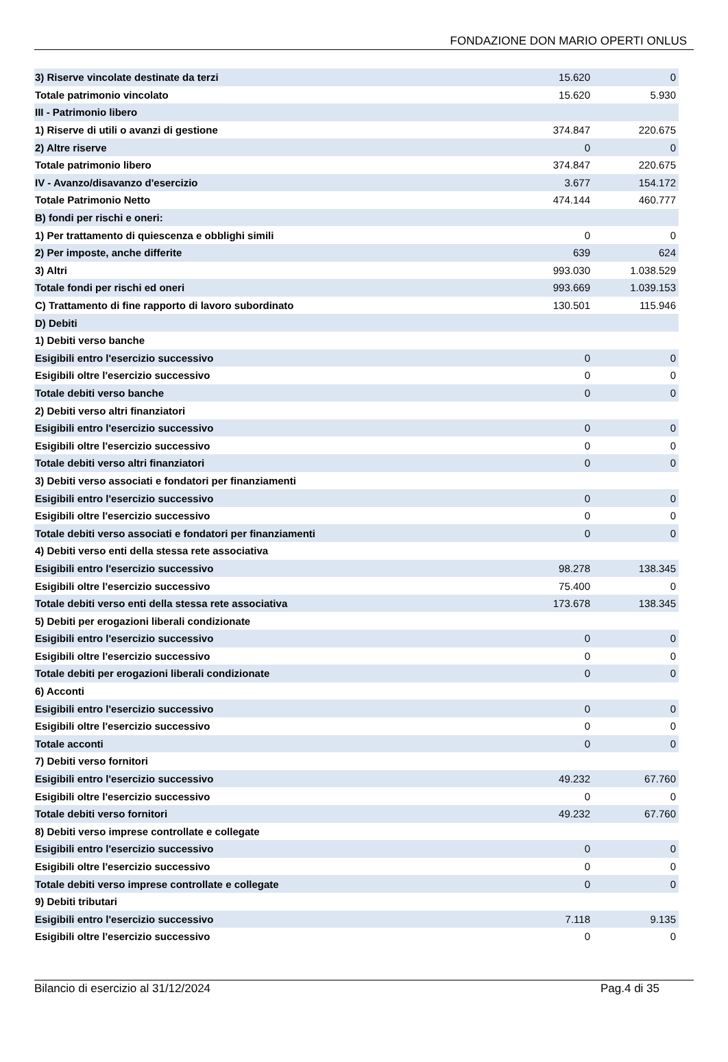FONDAZIONE DON MARIO OPERTI ONLUS
| 3) Riserve vincolate destinate da terzi | 15.620 | 0 |
| Totale patrimonio vincolato | 15.620 | 5.930 |
| III - Patrimonio libero | | |
| 1) Riserve di utili o avanzi di gestione | 374.847 | 220.675 |
| 2) Altre riserve | 0 | 0 |
| Totale patrimonio libero | 374.847 | 220.675 |
| IV - Avanzo/disavanzo d'esercizio | 3.677 | 154.172 |
| Totale Patrimonio Netto | 474.144 | 460.777 |
| B) fondi per rischi e oneri: | | |
| 1) Per trattamento di quiescenza e obblighi simili | 0 | 0 |
| 2) Per imposte, anche differite | 639 | 624 |
| 3) Altri | 993.030 | 1.038.529 |
| Totale fondi per rischi ed oneri | 993.669 | 1.039.153 |
| C) Trattamento di fine rapporto di lavoro subordinato | 130.501 | 115.946 |
| D) Debiti | | |
| 1) Debiti verso banche | | |
| Esigibili entro l'esercizio successivo | 0 | 0 |
| Esigibili oltre l'esercizio successivo | 0 | 0 |
| Totale debiti verso banche | 0 | 0 |
| 2) Debiti verso altri finanziatori | | |
| Esigibili entro l'esercizio successivo | 0 | 0 |
| Esigibili oltre l'esercizio successivo | 0 | 0 |
| Totale debiti verso altri finanziatori | 0 | 0 |
| 3) Debiti verso associati e fondatori per finanziamenti | | |
| Esigibili entro l'esercizio successivo | 0 | 0 |
| Esigibili oltre l'esercizio successivo | 0 | 0 |
| Totale debiti verso associati e fondatori per finanziamenti | 0 | 0 |
| 4) Debiti verso enti della stessa rete associativa | | |
| Esigibili entro l'esercizio successivo | 98.278 | 138.345 |
| Esigibili oltre l'esercizio successivo | 75.400 | 0 |
| Totale debiti verso enti della stessa rete associativa | 173.678 | 138.345 |
| 5) Debiti per erogazioni liberali condizionate | | |
| Esigibili entro l'esercizio successivo | 0 | 0 |
| Esigibili oltre l'esercizio successivo | 0 | 0 |
| Totale debiti per erogazioni liberali condizionate | 0 | 0 |
| 6) Acconti | | |
| Esigibili entro l'esercizio successivo | 0 | 0 |
| Esigibili oltre l'esercizio successivo | 0 | 0 |
| Totale acconti | 0 | 0 |
| 7) Debiti verso fornitori | | |
| Esigibili entro l'esercizio successivo | 49.232 | 67.760 |
| Esigibili oltre l'esercizio successivo | 0 | 0 |
| Totale debiti verso fornitori | 49.232 | 67.760 |
| 8) Debiti verso imprese controllate e collegate | | |
| Esigibili entro l'esercizio successivo | 0 | 0 |
| Esigibili oltre l'esercizio successivo | 0 | 0 |
| Totale debiti verso imprese controllate e collegate | 0 | 0 |
| 9) Debiti tributari | | |
| Esigibili entro l'esercizio successivo | 7.118 | 9.135 |
| Esigibili oltre l'esercizio successivo | 0 | 0 |
Bilancio di esercizio al 31/12/2024 Pag.4 di 35